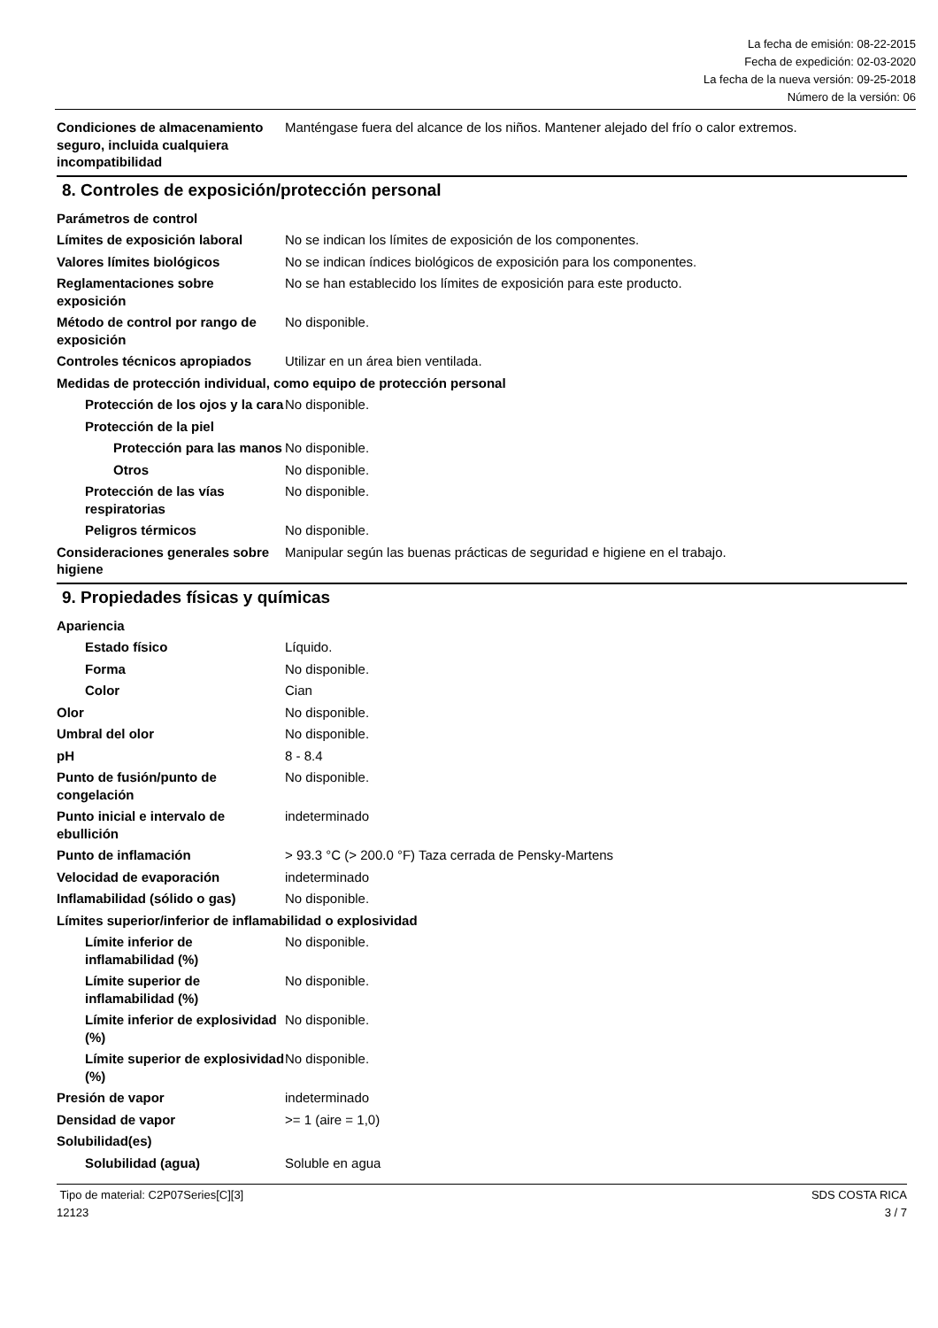La fecha de emisión: 08-22-2015
Fecha de expedición: 02-03-2020
La fecha de la nueva versión: 09-25-2018
Número de la versión: 06
Condiciones de almacenamiento seguro, incluida cualquiera incompatibilidad
Manténgase fuera del alcance de los niños. Mantener alejado del frío o calor extremos.
8. Controles de exposición/protección personal
Parámetros de control
Límites de exposición laboral
No se indican los límites de exposición de los componentes.
Valores límites biológicos No se indican índices biológicos de exposición para los componentes.
Reglamentaciones sobre exposición
No se han establecido los límites de exposición para este producto.
Método de control por rango de exposición
No disponible.
Controles técnicos apropiados
Utilizar en un área bien ventilada.
Medidas de protección individual, como equipo de protección personal
Protección de los ojos y la cara
No disponible.
Protección de la piel
Protección para las manos
No disponible.
Otros No disponible.
Protección de las vías respiratorias
No disponible.
Peligros térmicos No disponible.
Consideraciones generales sobre higiene
Manipular según las buenas prácticas de seguridad e higiene en el trabajo.
9. Propiedades físicas y químicas
Apariencia
Estado físico Líquido.
Forma No disponible.
Color Cian
Olor No disponible.
Umbral del olor No disponible.
pH 8 - 8.4
Punto de fusión/punto de congelación
No disponible.
Punto inicial e intervalo de ebullición
indeterminado
Punto de inflamación > 93.3 °C (> 200.0 °F) Taza cerrada de Pensky-Martens
Velocidad de evaporación indeterminado
Inflamabilidad (sólido o gas)
No disponible.
Límites superior/inferior de inflamabilidad o explosividad
Límite inferior de inflamabilidad (%)
No disponible.
Límite superior de inflamabilidad (%)
No disponible.
Límite inferior de explosividad (%)
No disponible.
Límite superior de explosividad (%)
No disponible.
Presión de vapor indeterminado
Densidad de vapor >= 1 (aire = 1,0)
Solubilidad(es)
Solubilidad (agua) Soluble en agua
Tipo de material: C2P07Series[C][3]
12123
SDS COSTA RICA
3 / 7